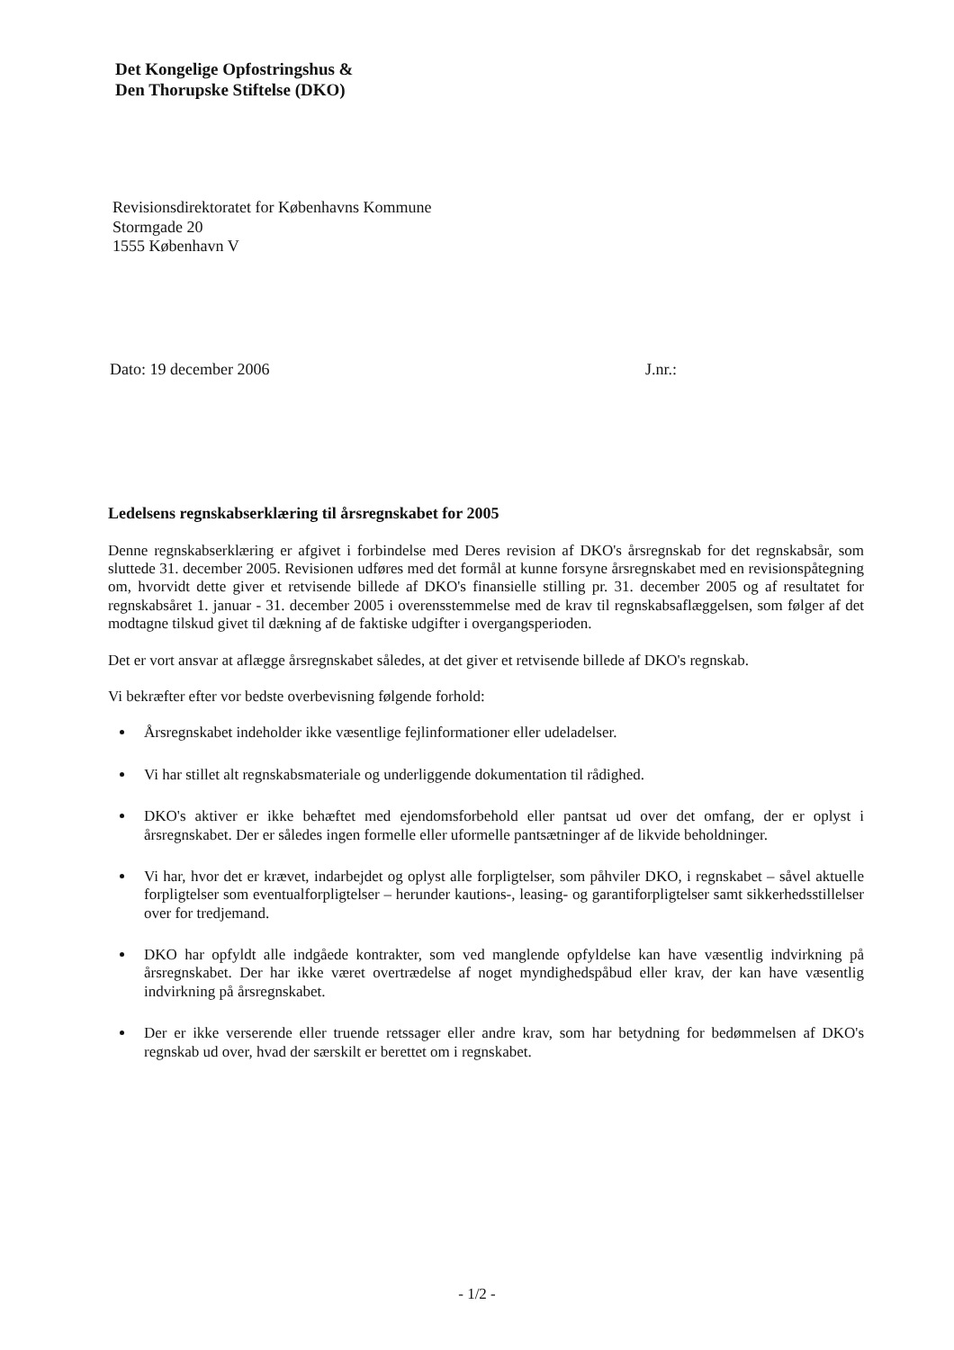Det Kongelige Opfostringshus &
Den Thorupske Stiftelse (DKO)
Revisionsdirektoratet for Københavns Kommune
Stormgade 20
1555 København V
Dato: 19 december 2006 J.nr.:
Ledelsens regnskabserklæring til årsregnskabet for 2005
Denne regnskabserklæring er afgivet i forbindelse med Deres revision af DKO's årsregnskab for det regnskabsår, som sluttede 31. december 2005. Revisionen udføres med det formål at kunne forsyne årsregnskabet med en revisionspåtegning om, hvorvidt dette giver et retvisende billede af DKO's finansielle stilling pr. 31. december 2005 og af resultatet for regnskabsåret 1. januar - 31. december 2005 i overensstemmelse med de krav til regnskabsaflæggelsen, som følger af det modtagne tilskud givet til dækning af de faktiske udgifter i overgangsperioden.
Det er vort ansvar at aflægge årsregnskabet således, at det giver et retvisende billede af DKO's regnskab.
Vi bekræfter efter vor bedste overbevisning følgende forhold:
Årsregnskabet indeholder ikke væsentlige fejlinformationer eller udeladelser.
Vi har stillet alt regnskabsmateriale og underliggende dokumentation til rådighed.
DKO's aktiver er ikke behæftet med ejendomsforbehold eller pantsat ud over det omfang, der er oplyst i årsregnskabet. Der er således ingen formelle eller uformelle pantsætninger af de likvide beholdninger.
Vi har, hvor det er krævet, indarbejdet og oplyst alle forpligtelser, som påhviler DKO, i regnskabet – såvel aktuelle forpligtelser som eventualforpligtelser – herunder kautions-, leasing- og garantiforpligtelser samt sikkerhedsstillelser over for tredjemand.
DKO har opfyldt alle indgåede kontrakter, som ved manglende opfyldelse kan have væsentlig indvirkning på årsregnskabet. Der har ikke været overtrædelse af noget myndighedspåbud eller krav, der kan have væsentlig indvirkning på årsregnskabet.
Der er ikke verserende eller truende retssager eller andre krav, som har betydning for bedømmelsen af DKO's regnskab ud over, hvad der særskilt er berettet om i regnskabet.
- 1/2 -